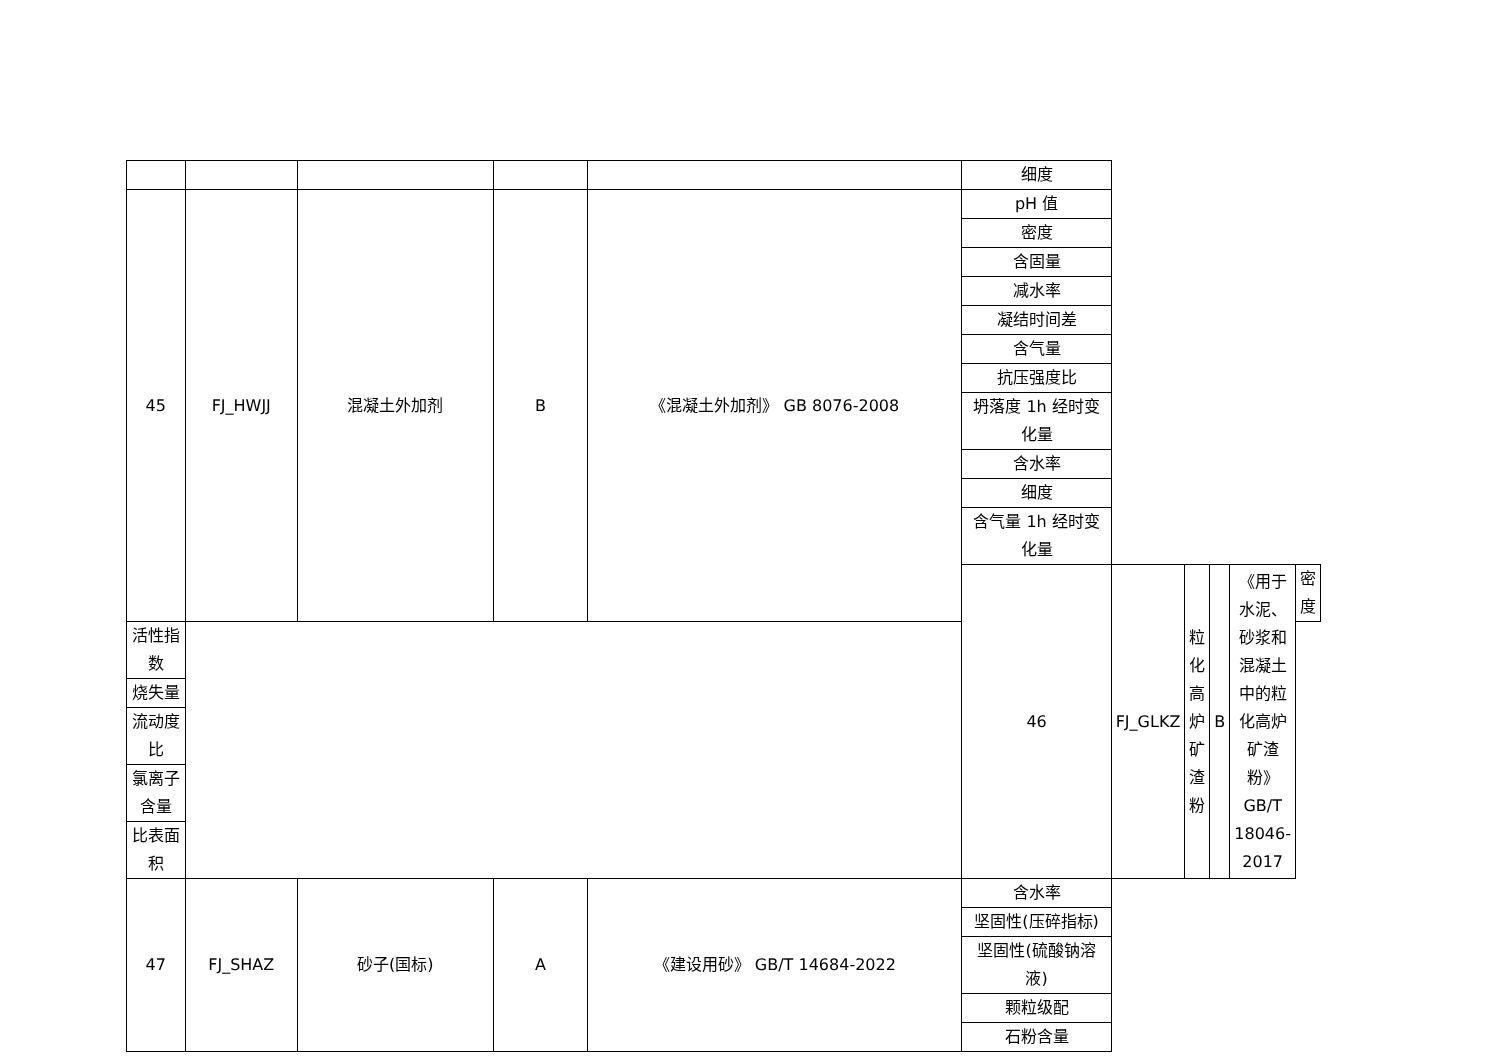| | | | | | 细度 | | | | | |
| 45 | FJ_HWJJ | 混凝土外加剂 | B | 《混凝土外加剂》 GB 8076-2008 | pH 值 | | | | | |
| | | | | | 密度 | | | | | |
| | | | | | 含固量 | | | | | |
| | | | | | 减水率 | | | | | |
| | | | | | 凝结时间差 | | | | | |
| | | | | | 含气量 | | | | | |
| | | | | | 抗压强度比 | | | | | |
| | | | | | 坍落度 1h 经时变化量 | | | | | |
| | | | | | 含水率 | | | | | |
| | | | | | 细度 | | | | | |
| | | | | | 含气量 1h 经时变化量 | | | | | |
| | | | | | 46 | FJ_GLKZ | 粒化高炉矿渣粉 | B | 《用于水泥、砂浆和混凝土中的粒化高炉矿渣粉》 GB/T 18046-2017 | 密度 |
| 活性指数 | | | | | | | | | | |
| 烧失量 | | | | | | | | | | |
| 流动度比 | | | | | | | | | | |
| 氯离子含量 | | | | | | | | | | |
| 比表面积 | | | | | | | | | | |
| 47 | FJ_SHAZ | 砂子(国标) | A | 《建设用砂》 GB/T 14684-2022 | 含水率 | | | | | |
| | | | | | 坚固性(压碎指标) | | | | | |
| | | | | | 坚固性(硫酸钠溶液) | | | | | |
| | | | | | 颗粒级配 | | | | | |
| | | | | | 石粉含量 | | | | | |